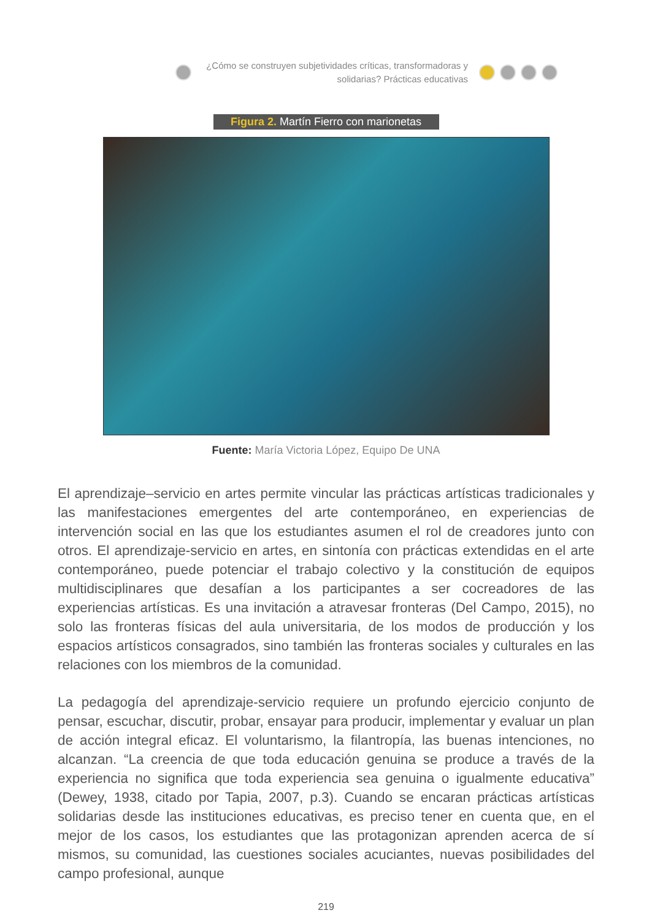¿Cómo se construyen subjetividades críticas, transformadoras y
solidarias? Prácticas educativas
Figura 2. Martín Fierro con marionetas
Fuente: María Victoria López, Equipo De UNA
El aprendizaje–servicio en artes permite vincular las prácticas artísticas tradicionales y las manifestaciones emergentes del arte contemporáneo, en experiencias de intervención social en las que los estudiantes asumen el rol de creadores junto con otros. El aprendizaje-servicio en artes, en sintonía con prácticas extendidas en el arte contemporáneo, puede potenciar el trabajo colectivo y la constitución de equipos multidisciplinares que desafían a los participantes a ser cocreadores de las experiencias artísticas. Es una invitación a atravesar fronteras (Del Campo, 2015), no solo las fronteras físicas del aula universitaria, de los modos de producción y los espacios artísticos consagrados, sino también las fronteras sociales y culturales en las relaciones con los miembros de la comunidad.
La pedagogía del aprendizaje-servicio requiere un profundo ejercicio conjunto de pensar, escuchar, discutir, probar, ensayar para producir, implementar y evaluar un plan de acción integral eficaz. El voluntarismo, la filantropía, las buenas intenciones, no alcanzan. “La creencia de que toda educación genuina se produce a través de la experiencia no significa que toda experiencia sea genuina o igualmente educativa” (Dewey, 1938, citado por Tapia, 2007, p.3). Cuando se encaran prácticas artísticas solidarias desde las instituciones educativas, es preciso tener en cuenta que, en el mejor de los casos, los estudiantes que las protagonizan aprenden acerca de sí mismos, su comunidad, las cuestiones sociales acuciantes, nuevas posibilidades del campo profesional, aunque
219